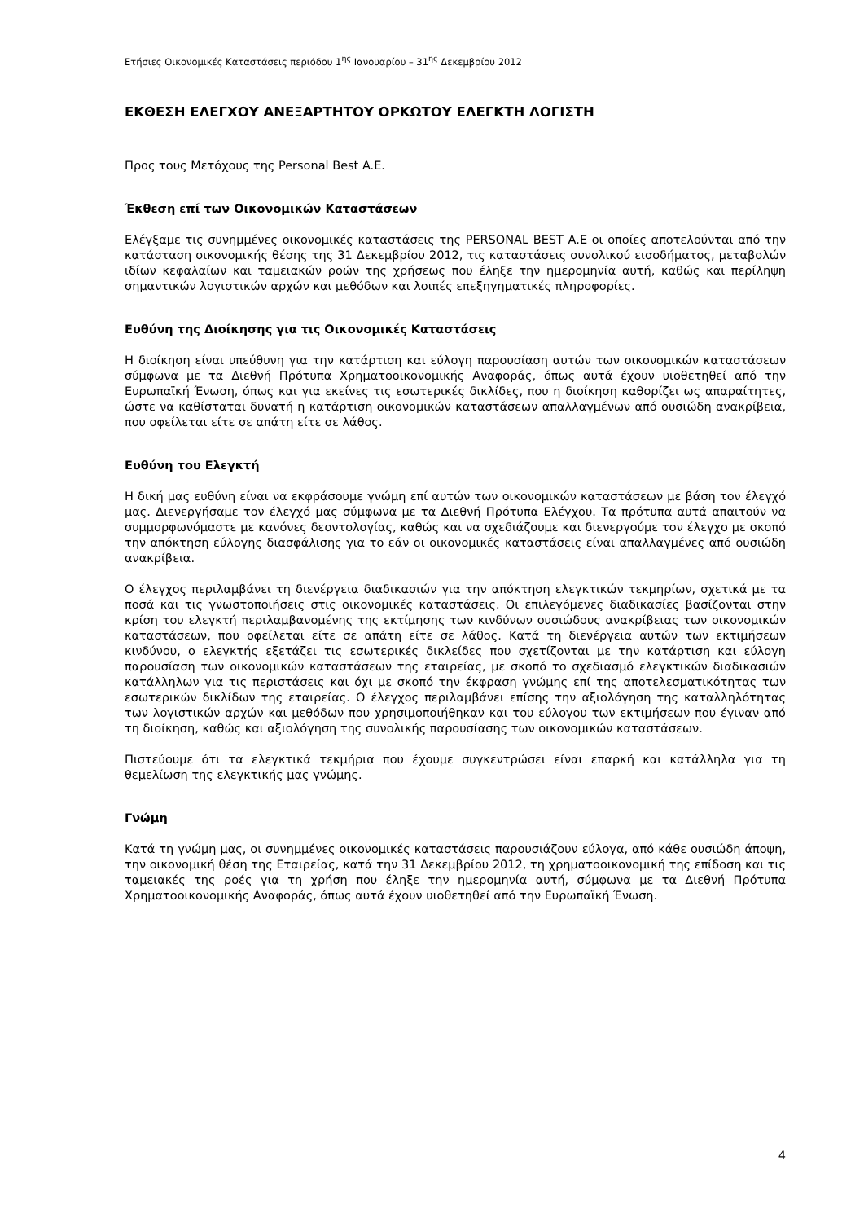Ετήσιες Οικονομικές Καταστάσεις περιόδου 1<sup>ης</sup> Ιανουαρίου – 31<sup>ης</sup> Δεκεμβρίου 2012
ΕΚΘΕΣΗ ΕΛΕΓΧΟΥ ΑΝΕΞΑΡΤΗΤΟΥ ΟΡΚΩΤΟΥ ΕΛΕΓΚΤΗ ΛΟΓΙΣΤΗ
Προς τους Μετόχους της Personal Best A.E.
Έκθεση επί των Οικονομικών Καταστάσεων
Ελέγξαμε τις συνημμένες οικονομικές καταστάσεις της PERSONAL BEST A.E οι οποίες αποτελούνται από την κατάσταση οικονομικής θέσης της 31 Δεκεμβρίου 2012, τις καταστάσεις συνολικού εισοδήματος, μεταβολών ιδίων κεφαλαίων και ταμειακών ροών της χρήσεως που έληξε την ημερομηνία αυτή, καθώς και περίληψη σημαντικών λογιστικών αρχών και μεθόδων και λοιπές επεξηγηματικές πληροφορίες.
Ευθύνη της Διοίκησης για τις Οικονομικές Καταστάσεις
Η διοίκηση είναι υπεύθυνη για την κατάρτιση και εύλογη παρουσίαση αυτών των οικονομικών καταστάσεων σύμφωνα με τα Διεθνή Πρότυπα Χρηματοοικονομικής Αναφοράς, όπως αυτά έχουν υιοθετηθεί από την Ευρωπαϊκή Ένωση, όπως και για εκείνες τις εσωτερικές δικλίδες, που η διοίκηση καθορίζει ως απαραίτητες, ώστε να καθίσταται δυνατή η κατάρτιση οικονομικών καταστάσεων απαλλαγμένων από ουσιώδη ανακρίβεια, που οφείλεται είτε σε απάτη είτε σε λάθος.
Ευθύνη του Ελεγκτή
Η δική μας ευθύνη είναι να εκφράσουμε γνώμη επί αυτών των οικονομικών καταστάσεων με βάση τον έλεγχό μας. Διενεργήσαμε τον έλεγχό μας σύμφωνα με τα Διεθνή Πρότυπα Ελέγχου. Τα πρότυπα αυτά απαιτούν να συμμορφωνόμαστε με κανόνες δεοντολογίας, καθώς και να σχεδιάζουμε και διενεργούμε τον έλεγχο με σκοπό την απόκτηση εύλογης διασφάλισης για το εάν οι οικονομικές καταστάσεις είναι απαλλαγμένες από ουσιώδη ανακρίβεια.
Ο έλεγχος περιλαμβάνει τη διενέργεια διαδικασιών για την απόκτηση ελεγκτικών τεκμηρίων, σχετικά με τα ποσά και τις γνωστοποιήσεις στις οικονομικές καταστάσεις. Οι επιλεγόμενες διαδικασίες βασίζονται στην κρίση του ελεγκτή περιλαμβανομένης της εκτίμησης των κινδύνων ουσιώδους ανακρίβειας των οικονομικών καταστάσεων, που οφείλεται είτε σε απάτη είτε σε λάθος. Κατά τη διενέργεια αυτών των εκτιμήσεων κινδύνου, ο ελεγκτής εξετάζει τις εσωτερικές δικλείδες που σχετίζονται με την κατάρτιση και εύλογη παρουσίαση των οικονομικών καταστάσεων της εταιρείας, με σκοπό το σχεδιασμό ελεγκτικών διαδικασιών κατάλληλων για τις περιστάσεις και όχι με σκοπό την έκφραση γνώμης επί της αποτελεσματικότητας των εσωτερικών δικλίδων της εταιρείας. Ο έλεγχος περιλαμβάνει επίσης την αξιολόγηση της καταλληλότητας των λογιστικών αρχών και μεθόδων που χρησιμοποιήθηκαν και του εύλογου των εκτιμήσεων που έγιναν από τη διοίκηση, καθώς και αξιολόγηση της συνολικής παρουσίασης των οικονομικών καταστάσεων.
Πιστεύουμε ότι τα ελεγκτικά τεκμήρια που έχουμε συγκεντρώσει είναι επαρκή και κατάλληλα για τη θεμελίωση της ελεγκτικής μας γνώμης.
Γνώμη
Κατά τη γνώμη μας, οι συνημμένες οικονομικές καταστάσεις παρουσιάζουν εύλογα, από κάθε ουσιώδη άποψη, την οικονομική θέση της Εταιρείας, κατά την 31 Δεκεμβρίου 2012, τη χρηματοοικονομική της επίδοση και τις ταμειακές της ροές για τη χρήση που έληξε την ημερομηνία αυτή, σύμφωνα με τα Διεθνή Πρότυπα Χρηματοοικονομικής Αναφοράς, όπως αυτά έχουν υιοθετηθεί από την Ευρωπαϊκή Ένωση.
4